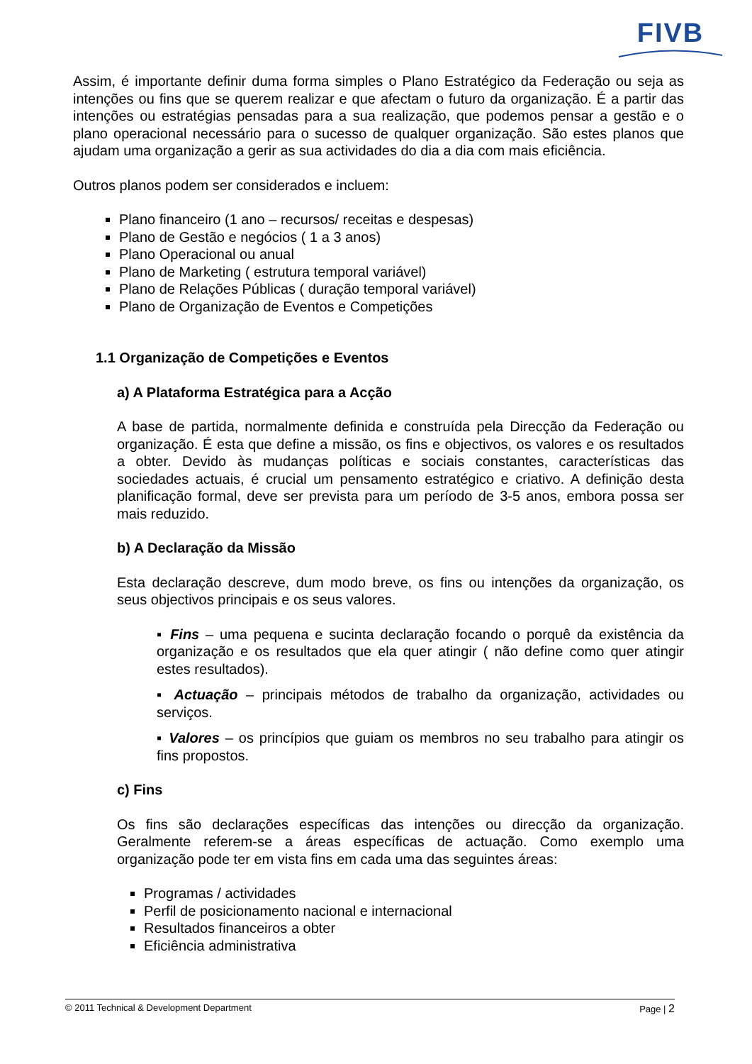FIVB
Assim, é importante definir duma forma simples o Plano Estratégico da Federação ou seja as intenções ou fins que se querem realizar e que afectam o futuro da organização. É a partir das intenções ou estratégias pensadas para a sua realização, que podemos pensar a gestão e o plano operacional necessário para o sucesso de qualquer organização. São estes planos que ajudam uma organização a gerir as sua actividades do dia a dia com mais eficiência.
Outros planos podem ser considerados e incluem:
Plano financeiro (1 ano – recursos/ receitas e despesas)
Plano de Gestão e negócios ( 1 a 3 anos)
Plano Operacional ou anual
Plano de Marketing ( estrutura temporal variável)
Plano de Relações Públicas ( duração temporal variável)
Plano de Organização de Eventos e Competições
1.1 Organização de Competições e Eventos
a) A Plataforma Estratégica para a Acção
A base de partida, normalmente definida e construída pela Direcção da Federação ou organização. É esta que define a missão, os fins e objectivos, os valores e os resultados a obter. Devido às mudanças políticas e sociais constantes, características das sociedades actuais, é crucial um pensamento estratégico e criativo. A definição desta planificação formal, deve ser prevista para um período de 3-5 anos, embora possa ser mais reduzido.
b) A Declaração da Missão
Esta declaração descreve, dum modo breve, os fins ou intenções da organização, os seus objectivos principais e os seus valores.
▪ Fins – uma pequena e sucinta declaração focando o porquê da existência da organização e os resultados que ela quer atingir ( não define como quer atingir estes resultados).
▪ Actuação – principais métodos de trabalho da organização, actividades ou serviços.
▪ Valores – os princípios que guiam os membros no seu trabalho para atingir os fins propostos.
c) Fins
Os fins são declarações específicas das intenções ou direcção da organização. Geralmente referem-se a áreas específicas de actuação. Como exemplo uma organização pode ter em vista fins em cada uma das seguintes áreas:
Programas / actividades
Perfil de posicionamento nacional e internacional
Resultados financeiros a obter
Eficiência administrativa
© 2011 Technical & Development Department Page | 2